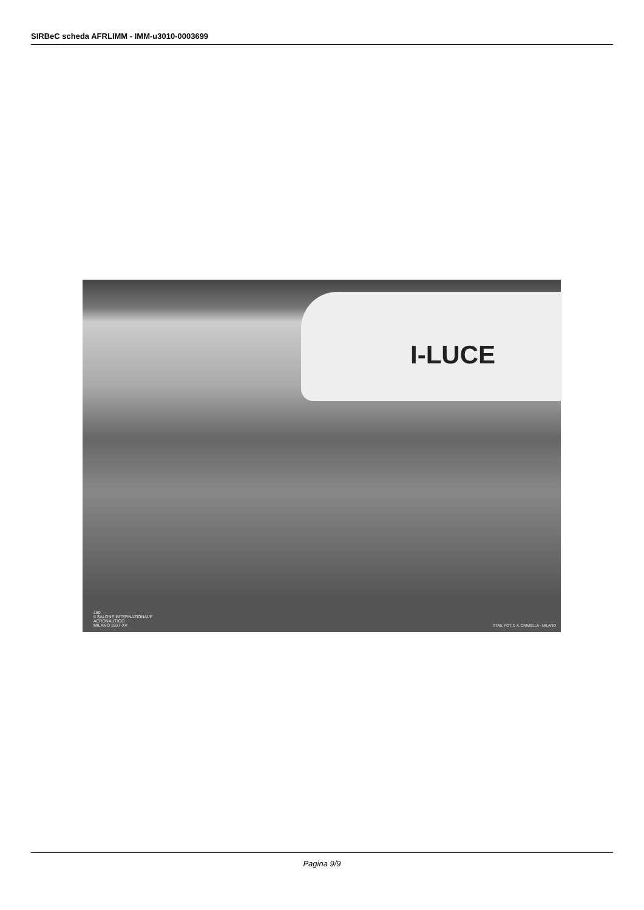SIRBeC scheda AFRLIMM - IMM-u3010-0003699
I-LUCE
180
II SALONE INTERNAZIONALE
AERONAUTICO
MILANO 1937-XV
STAB. FOT. E A. CRIMELLA - MILANO
Pagina 9/9